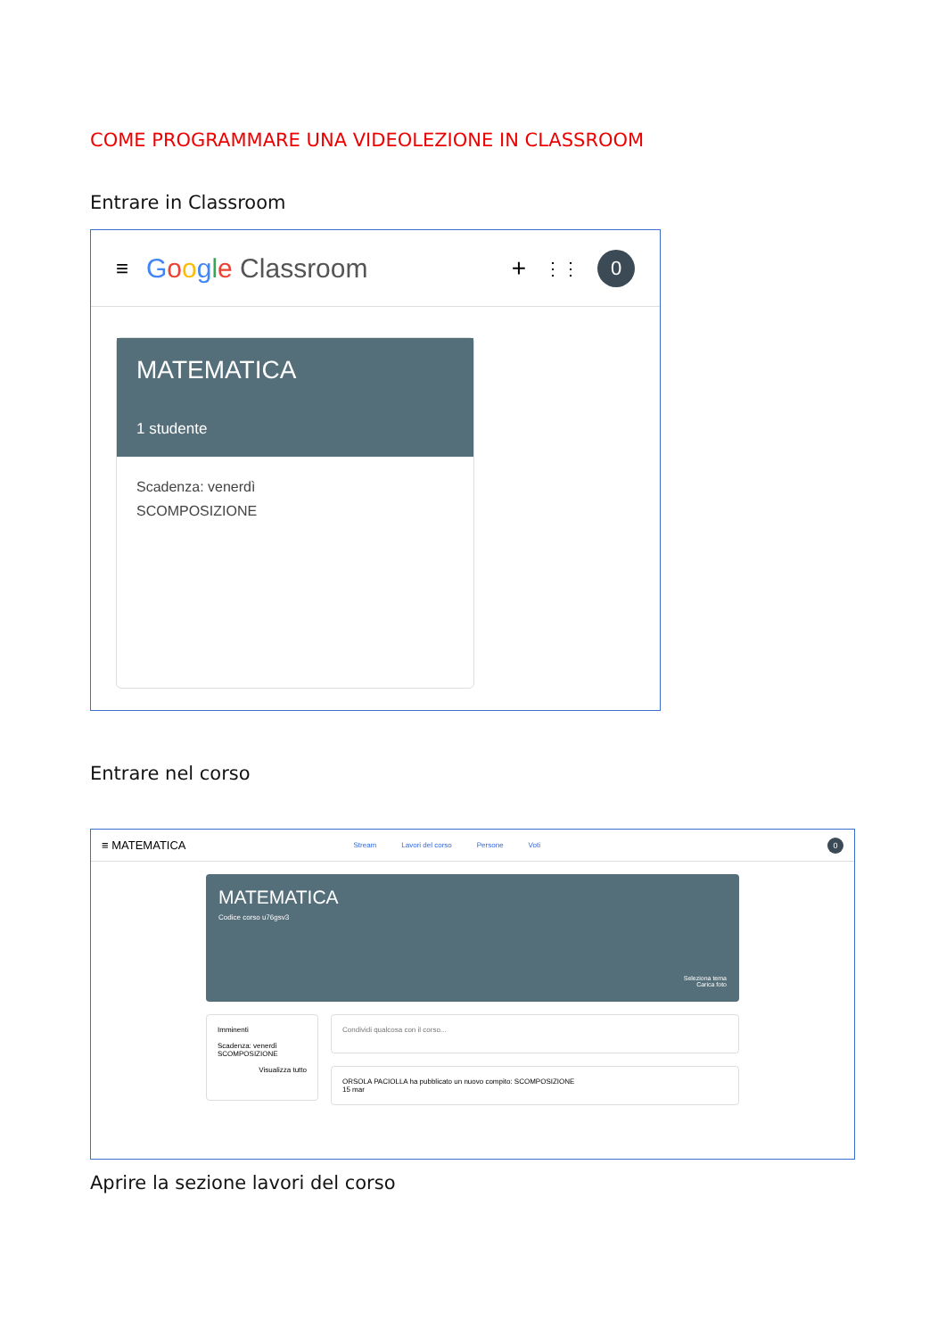COME PROGRAMMARE UNA VIDEOLEZIONE IN CLASSROOM
Entrare in Classroom
≡ Google Classroom + ⋮⋮ 0
MATEMATICA
1 studente
Scadenza: venerdì
SCOMPOSIZIONE
Entrare nel corso
≡ MATEMATICA Stream Lavori del corso Persone Voti 0
MATEMATICA
Codice corso u76gsv3
Seleziona tema
Carica foto
Imminenti
Scadenza: venerdì
SCOMPOSIZIONE
Visualizza tutto
Condividi qualcosa con il corso...
ORSOLA PACIOLLA ha pubblicato un nuovo compito: SCOMPOSIZIONE
15 mar
Aprire la sezione lavori del corso